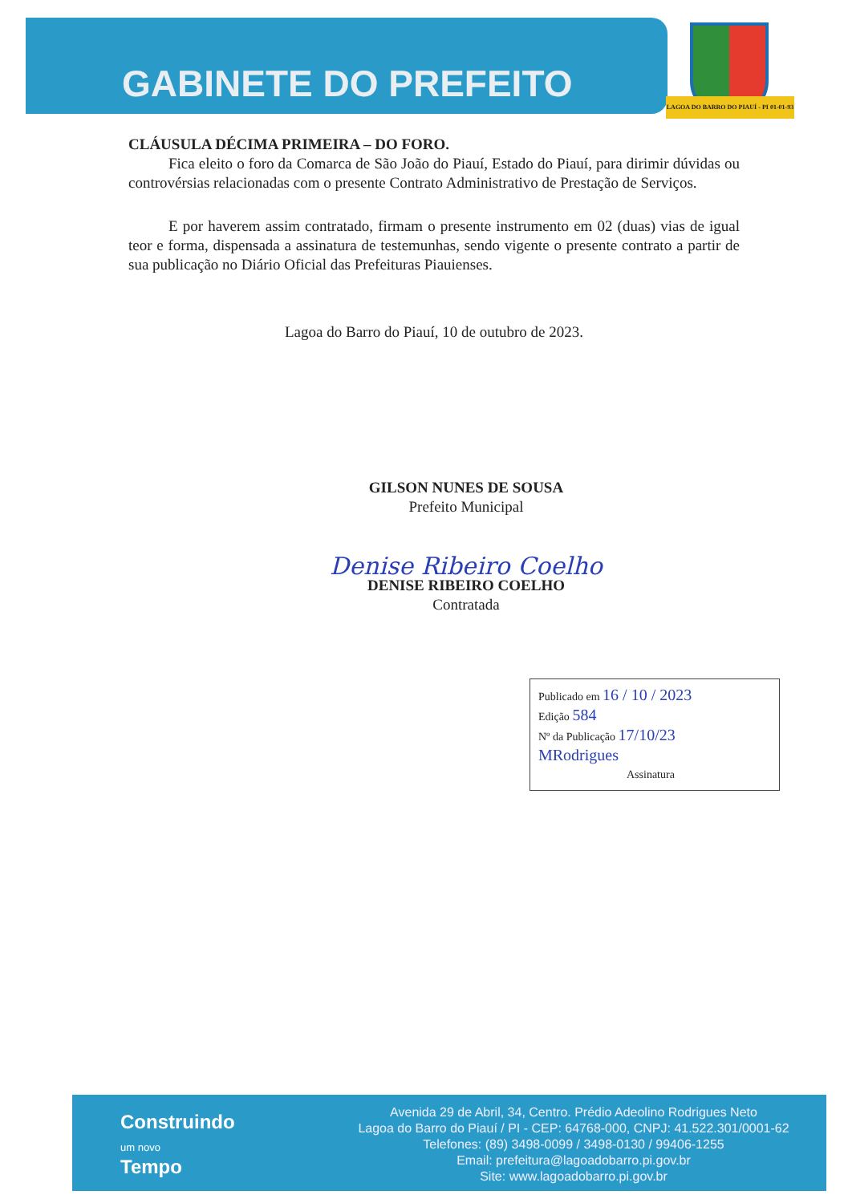GABINETE DO PREFEITO
LAGOA DO BARRO DO PIAUÍ - PI 01-01-93
CLÁUSULA DÉCIMA PRIMEIRA – DO FORO.
Fica eleito o foro da Comarca de São João do Piauí, Estado do Piauí, para dirimir dúvidas ou controvérsias relacionadas com o presente Contrato Administrativo de Prestação de Serviços.
E por haverem assim contratado, firmam o presente instrumento em 02 (duas) vias de igual teor e forma, dispensada a assinatura de testemunhas, sendo vigente o presente contrato a partir de sua publicação no Diário Oficial das Prefeituras Piauienses.
Lagoa do Barro do Piauí, 10 de outubro de 2023.
GILSON NUNES DE SOUSA
Prefeito Municipal
Denise Ribeiro Coelho
DENISE RIBEIRO COELHO
Contratada
Publicado em 16 / 10 / 2023
Edição 584
Nº da Publicação 17/10/23
MRodrigues
Assinatura
Construindo
um novo
Tempo
Avenida 29 de Abril, 34, Centro. Prédio Adeolino Rodrigues Neto
Lagoa do Barro do Piauí / PI - CEP: 64768-000, CNPJ: 41.522.301/0001-62
Telefones: (89) 3498-0099 / 3498-0130 / 99406-1255
Email: prefeitura@lagoadobarro.pi.gov.br
Site: www.lagoadobarro.pi.gov.br